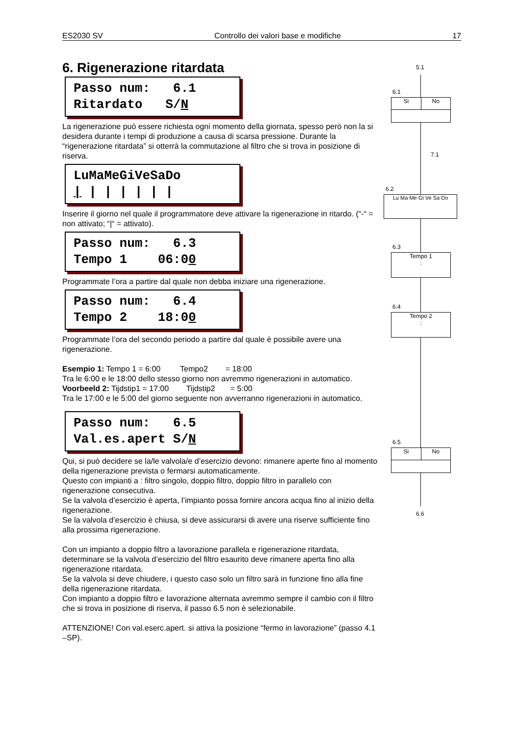ES2030 SV Controllo dei valori base e modifiche 17
6. Rigenerazione ritardata
Passo num: 6.1 Ritardato S/N
La rigenerazione può essere richiesta ogni momento della giornata, spesso però non la si desidera durante i tempi di produzione a causa di scarsa pressione. Durante la “rigenerazione ritardata” si otterrà la commutazione al filtro che si trova in posizione di riserva.
LuMaMeGiVeSaDo | | | | | | |
Inserire il giorno nel quale il programmatore deve attivare la rigenerazione in ritardo. (“-“ = non attivato; “|“ = attivato).
Passo num: 6.3 Tempo 1 06:00
Programmate l’ora a partire dal quale non debba iniziare una rigenerazione.
Passo num: 6.4 Tempo 2 18:00
Programmate l’ora del secondo periodo a partire dal quale è possibile avere una rigenerazione.
Esempio 1: Tempo 1 = 6:00 Tempo2 = 18:00
Tra le 6:00 e le 18:00 dello stesso giorno non avremmo rigenerazioni in automatico.
Voorbeeld 2: Tijdstip1 = 17:00 Tijdstip2 = 5:00
Tra le 17:00 e le 5:00 del giorno seguente non avverranno rigenerazioni in automatico.
Passo num: 6.5 Val.es.apert S/N
Qui, si può decidere se la/le valvola/e d’esercizio devono: rimanere aperte fino al momento della rigenerazione prevista o fermarsi automaticamente.
Questo con impianti a : filtro singolo, doppio filtro, doppio filtro in parallelo con rigenerazione consecutiva.
Se la valvola d’esercizio è aperta, l’impianto possa fornire ancora acqua fino al inizio della rigenerazione.
Se la valvola d’esercizio è chiusa, si deve assicurarsi di avere una riserve sufficiente fino alla prossima rigenerazione.
Con un impianto a doppio filtro a lavorazione parallela e rigenerazione ritardata, determinare se la valvola d’esercizio del filtro esaurito deve rimanere aperta fino alla rigenerazione ritardata.
Se la valvola si deve chiudere, i questo caso solo un filtro sarà in funzione fino alla fine della rigenerazione ritardata.
Con impianto a doppio filtro e lavorazione alternata avremmo sempre il cambio con il filtro che si trova in posizione di riserva, il passo 6.5 non è selezionabile.
ATTENZIONE! Con val.eserc.apert. si attiva la posizione “fermo in lavorazione” (passo 4.1 –SP).
5.1
6.1
Si No
7.1
6.2
Lu Ma Me Gi Ve Sa Do
6.3
Tempo 1
:
6.4
Tempo 2
:
6.5
Si No
6.6